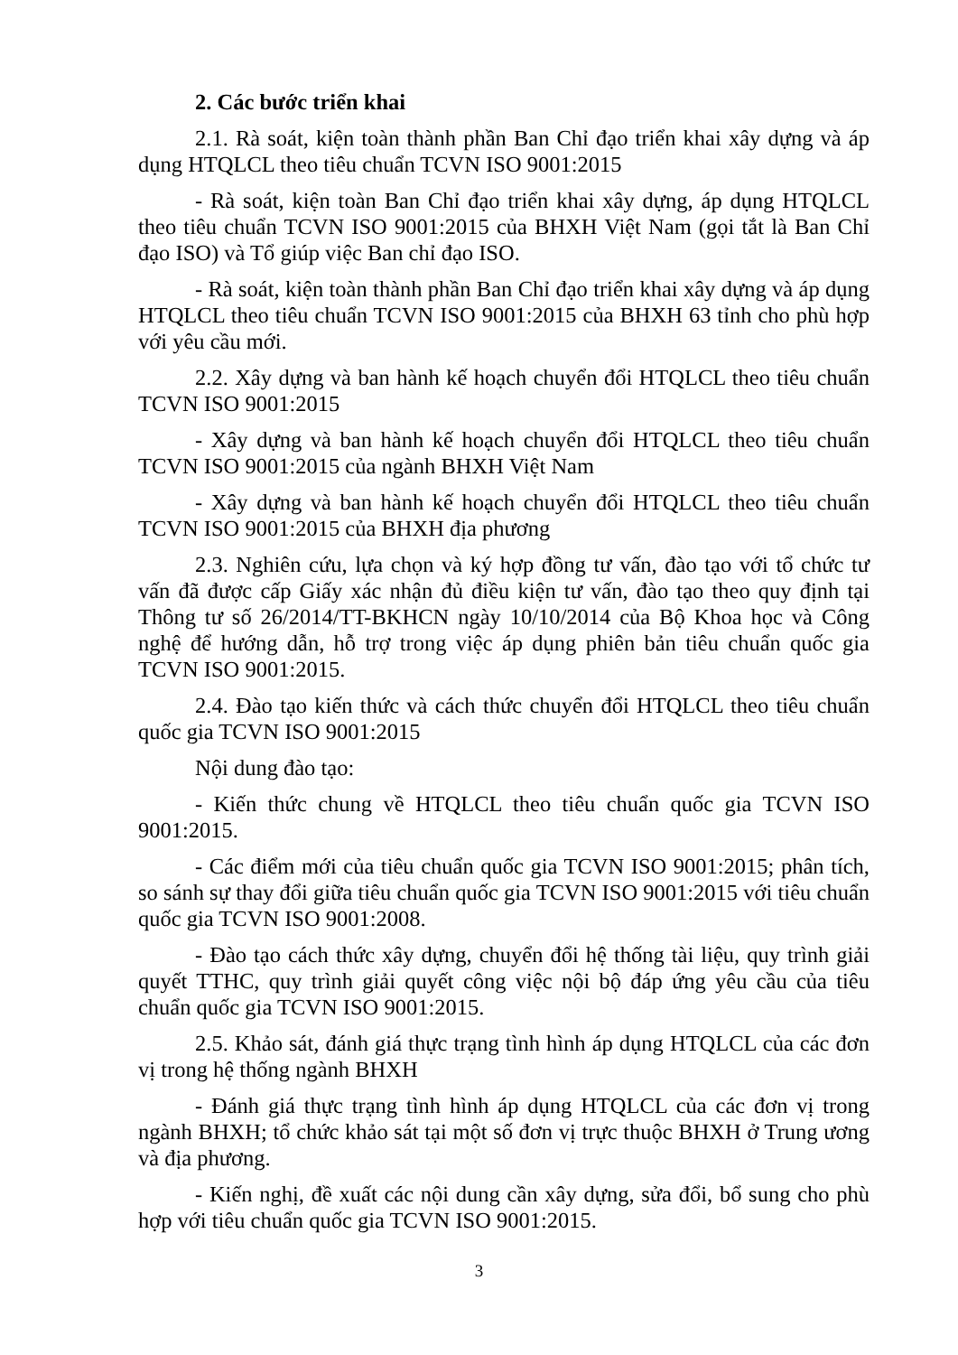2. Các bước triển khai
2.1. Rà soát, kiện toàn thành phần Ban Chỉ đạo triển khai xây dựng và áp dụng HTQLCL theo tiêu chuẩn TCVN ISO 9001:2015
- Rà soát, kiện toàn Ban Chỉ đạo triển khai xây dựng, áp dụng HTQLCL theo tiêu chuẩn TCVN ISO 9001:2015 của BHXH Việt Nam (gọi tắt là Ban Chỉ đạo ISO) và Tổ giúp việc Ban chỉ đạo ISO.
- Rà soát, kiện toàn thành phần Ban Chỉ đạo triển khai xây dựng và áp dụng HTQLCL theo tiêu chuẩn TCVN ISO 9001:2015 của BHXH 63 tỉnh cho phù hợp với yêu cầu mới.
2.2. Xây dựng và ban hành kế hoạch chuyển đổi HTQLCL theo tiêu chuẩn TCVN ISO 9001:2015
- Xây dựng và ban hành kế hoạch chuyển đổi HTQLCL theo tiêu chuẩn TCVN ISO 9001:2015 của ngành BHXH Việt Nam
- Xây dựng và ban hành kế hoạch chuyển đổi HTQLCL theo tiêu chuẩn TCVN ISO 9001:2015 của BHXH địa phương
2.3. Nghiên cứu, lựa chọn và ký hợp đồng tư vấn, đào tạo với tổ chức tư vấn đã được cấp Giấy xác nhận đủ điều kiện tư vấn, đào tạo theo quy định tại Thông tư số 26/2014/TT-BKHCN ngày 10/10/2014 của Bộ Khoa học và Công nghệ để hướng dẫn, hỗ trợ trong việc áp dụng phiên bản tiêu chuẩn quốc gia TCVN ISO 9001:2015.
2.4. Đào tạo kiến thức và cách thức chuyển đổi HTQLCL theo tiêu chuẩn quốc gia TCVN ISO 9001:2015
Nội dung đào tạo:
- Kiến thức chung về HTQLCL theo tiêu chuẩn quốc gia TCVN ISO 9001:2015.
- Các điểm mới của tiêu chuẩn quốc gia TCVN ISO 9001:2015; phân tích, so sánh sự thay đổi giữa tiêu chuẩn quốc gia TCVN ISO 9001:2015 với tiêu chuẩn quốc gia TCVN ISO 9001:2008.
- Đào tạo cách thức xây dựng, chuyển đổi hệ thống tài liệu, quy trình giải quyết TTHC, quy trình giải quyết công việc nội bộ đáp ứng yêu cầu của tiêu chuẩn quốc gia TCVN ISO 9001:2015.
2.5. Khảo sát, đánh giá thực trạng tình hình áp dụng HTQLCL của các đơn vị trong hệ thống ngành BHXH
- Đánh giá thực trạng tình hình áp dụng HTQLCL của các đơn vị trong ngành BHXH; tổ chức khảo sát tại một số đơn vị trực thuộc BHXH ở Trung ương và địa phương.
- Kiến nghị, đề xuất các nội dung cần xây dựng, sửa đổi, bổ sung cho phù hợp với tiêu chuẩn quốc gia TCVN ISO 9001:2015.
3